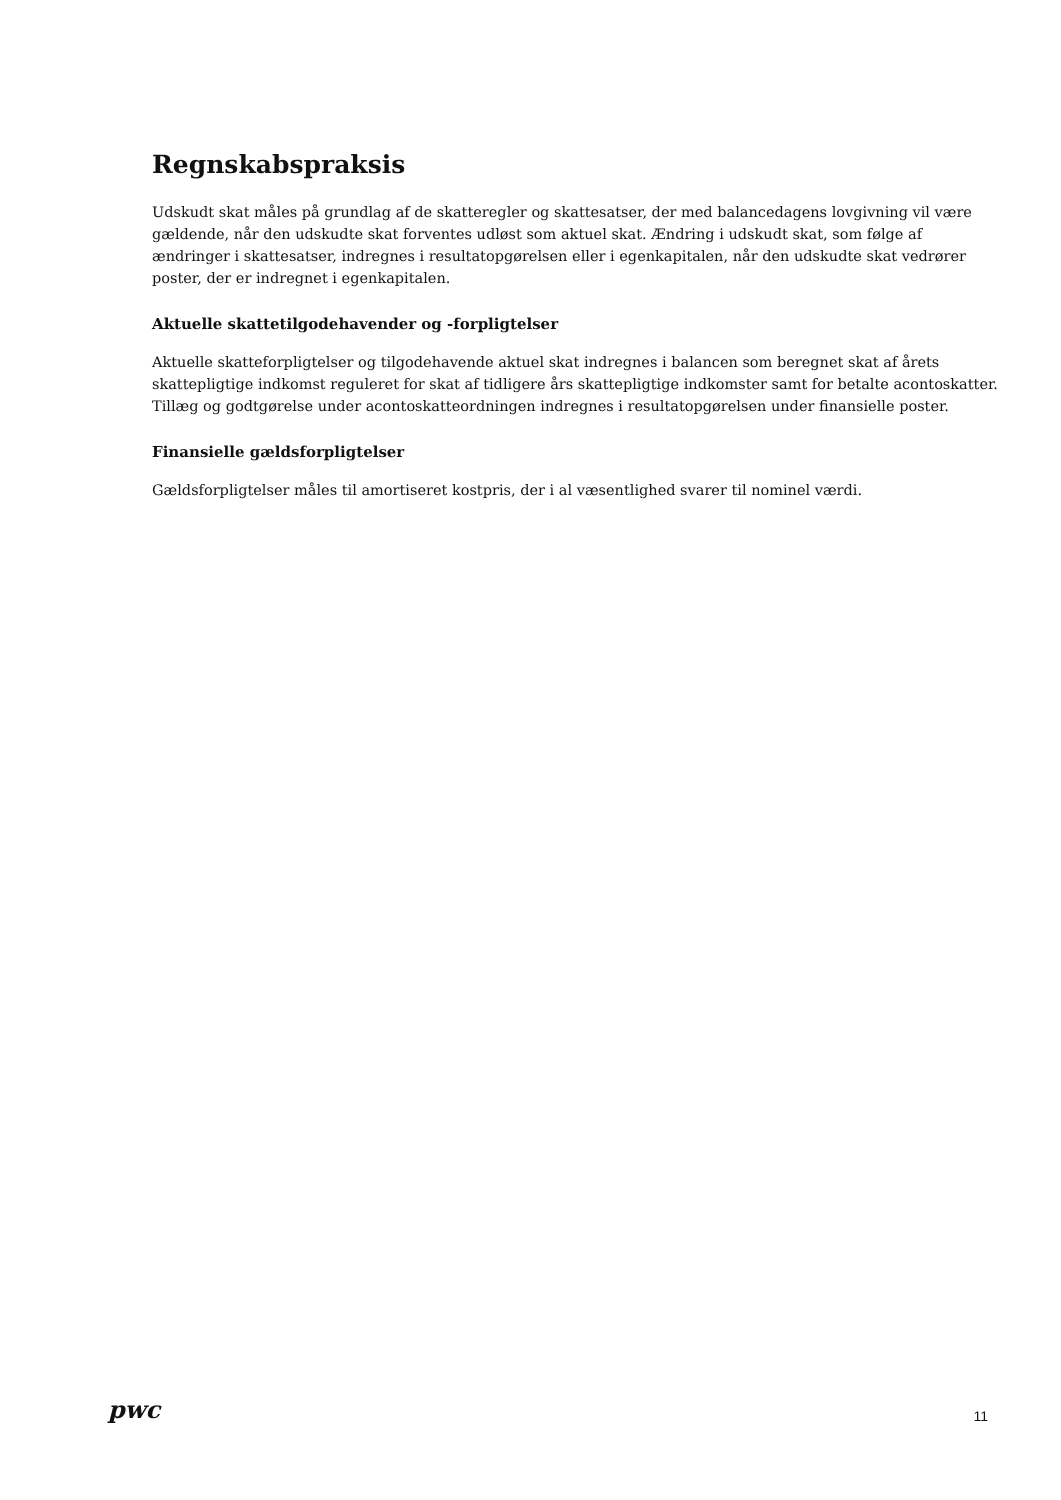Regnskabspraksis
Udskudt skat måles på grundlag af de skatteregler og skattesatser, der med balancedagens lovgivning vil være gældende, når den udskudte skat forventes udløst som aktuel skat. Ændring i udskudt skat, som følge af ændringer i skattesatser, indregnes i resultatopgørelsen eller i egenkapitalen, når den udskudte skat vedrører poster, der er indregnet i egenkapitalen.
Aktuelle skattetilgodehavender og -forpligtelser
Aktuelle skatteforpligtelser og tilgodehavende aktuel skat indregnes i balancen som beregnet skat af årets skattepligtige indkomst reguleret for skat af tidligere års skattepligtige indkomster samt for betalte acontoskatter. Tillæg og godtgørelse under acontoskatteordningen indregnes i resultatopgørelsen under finansielle poster.
Finansielle gældsforpligtelser
Gældsforpligtelser måles til amortiseret kostpris, der i al væsentlighed svarer til nominel værdi.
pwc
11